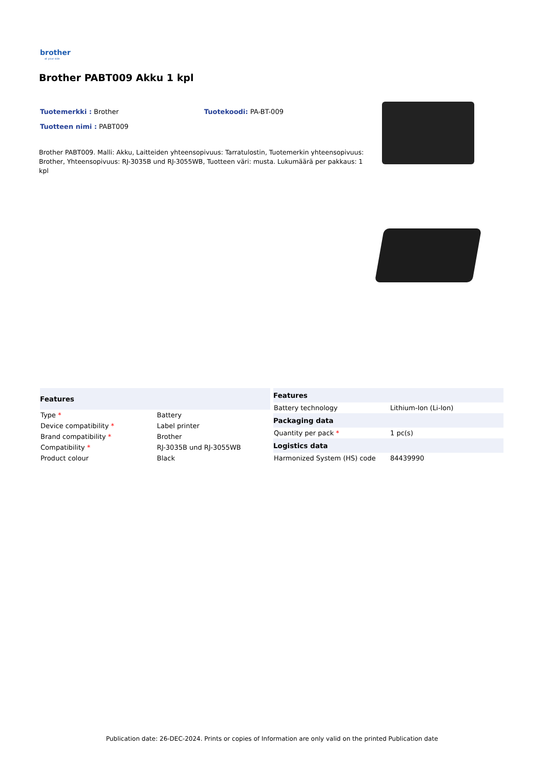brother
at your side
Brother PABT009 Akku 1 kpl
Tuotemerkki : Brother Tuotekoodi: PA-BT-009
Tuotteen nimi : PABT009
Brother PABT009. Malli: Akku, Laitteiden yhteensopivuus: Tarratulostin, Tuotemerkin yhteensopivuus: Brother, Yhteensopivuus: RJ-3035B und RJ-3055WB, Tuotteen väri: musta. Lukumäärä per pakkaus: 1 kpl
| Features | |
| --- | --- |
| Type * | Battery |
| Device compatibility * | Label printer |
| Brand compatibility * | Brother |
| Compatibility * | RJ-3035B und RJ-3055WB |
| Product colour | Black |
| Features | |
| --- | --- |
| Battery technology | Lithium-Ion (Li-Ion) |
| Packaging data | |
| Quantity per pack * | 1 pc(s) |
| Logistics data | |
| Harmonized System (HS) code | 84439990 |
Publication date: 26-DEC-2024. Prints or copies of Information are only valid on the printed Publication date